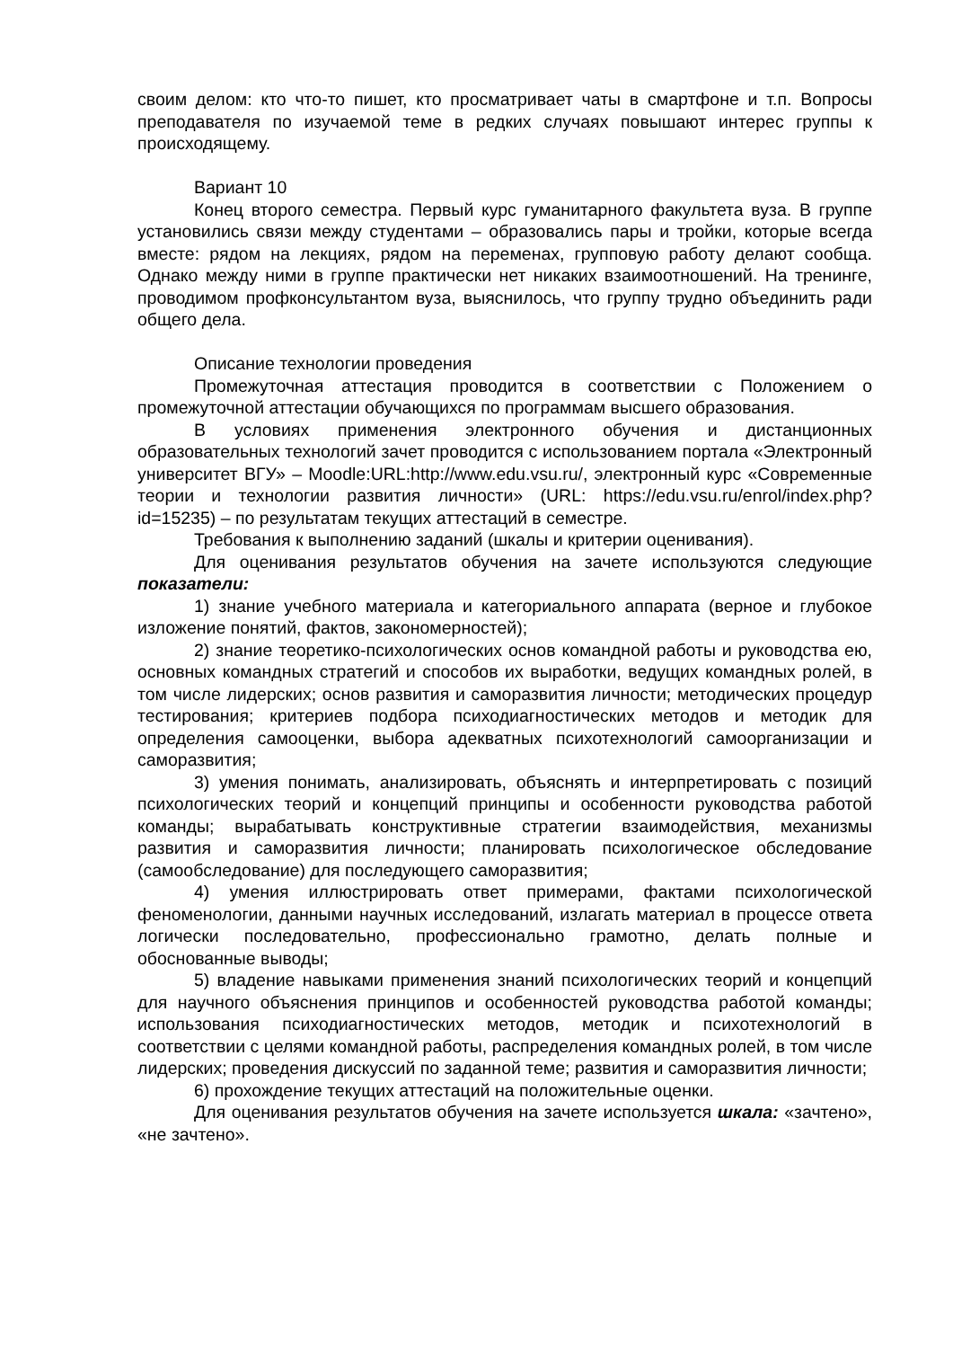своим делом: кто что-то пишет, кто просматривает чаты в смартфоне и т.п. Вопросы преподавателя по изучаемой теме в редких случаях повышают интерес группы к происходящему.
Вариант 10
Конец второго семестра. Первый курс гуманитарного факультета вуза. В группе установились связи между студентами – образовались пары и тройки, которые всегда вместе: рядом на лекциях, рядом на переменах, групповую работу делают сообща. Однако между ними в группе практически нет никаких взаимоотношений. На тренинге, проводимом профконсультантом вуза, выяснилось, что группу трудно объединить ради общего дела.
Описание технологии проведения
Промежуточная аттестация проводится в соответствии с Положением о промежуточной аттестации обучающихся по программам высшего образования.
В условиях применения электронного обучения и дистанционных образовательных технологий зачет проводится с использованием портала «Электронный университет ВГУ» – Moodle:URL:http://www.edu.vsu.ru/, электронный курс «Современные теории и технологии развития личности» (URL: https://edu.vsu.ru/enrol/index.php?id=15235) – по результатам текущих аттестаций в семестре.
Требования к выполнению заданий (шкалы и критерии оценивания).
Для оценивания результатов обучения на зачете используются следующие показатели:
1) знание учебного материала и категориального аппарата (верное и глубокое изложение понятий, фактов, закономерностей);
2) знание теоретико-психологических основ командной работы и руководства ею, основных командных стратегий и способов их выработки, ведущих командных ролей, в том числе лидерских; основ развития и саморазвития личности; методических процедур тестирования; критериев подбора психодиагностических методов и методик для определения самооценки, выбора адекватных психотехнологий самоорганизации и саморазвития;
3) умения понимать, анализировать, объяснять и интерпретировать с позиций психологических теорий и концепций принципы и особенности руководства работой команды; вырабатывать конструктивные стратегии взаимодействия, механизмы развития и саморазвития личности; планировать психологическое обследование (самообследование) для последующего саморазвития;
4) умения иллюстрировать ответ примерами, фактами психологической феноменологии, данными научных исследований, излагать материал в процессе ответа логически последовательно, профессионально грамотно, делать полные и обоснованные выводы;
5) владение навыками применения знаний психологических теорий и концепций для научного объяснения принципов и особенностей руководства работой команды; использования психодиагностических методов, методик и психотехнологий в соответствии с целями командной работы, распределения командных ролей, в том числе лидерских; проведения дискуссий по заданной теме; развития и саморазвития личности;
6) прохождение текущих аттестаций на положительные оценки.
Для оценивания результатов обучения на зачете используется шкала: «зачтено», «не зачтено».